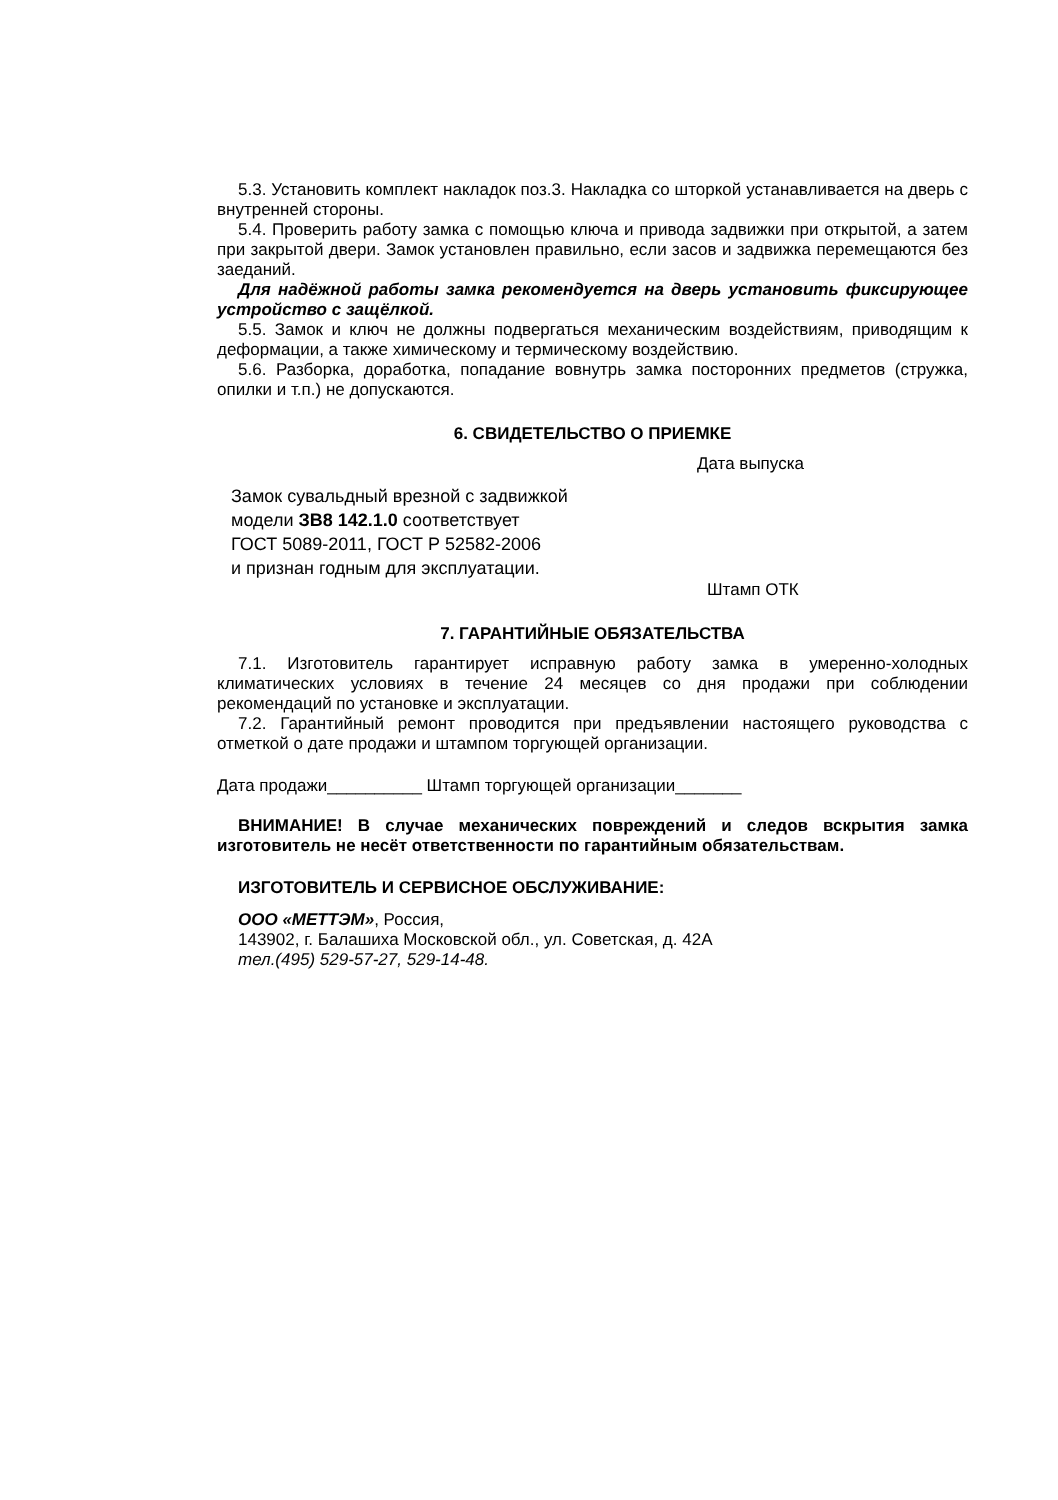5.3. Установить комплект накладок поз.3. Накладка со шторкой устанавливается на дверь с внутренней стороны.
5.4. Проверить работу замка с помощью ключа и привода задвижки при открытой, а затем при закрытой двери. Замок установлен правильно, если засов и задвижка перемещаются без заеданий.
Для надёжной работы замка рекомендуется на дверь установить фиксирующее устройство с защёлкой.
5.5. Замок и ключ не должны подвергаться механическим воздействиям, приводящим к деформации, а также химическому и термическому воздействию.
5.6. Разборка, доработка, попадание вовнутрь замка посторонних предметов (стружка, опилки и т.п.) не допускаются.
6. СВИДЕТЕЛЬСТВО О ПРИЕМКЕ
Дата выпуска
Замок сувальдный врезной с задвижкой
модели ЗВ8 142.1.0 соответствует
ГОСТ 5089-2011, ГОСТ Р 52582-2006
и признан годным для эксплуатации.
Штамп ОТК
7. ГАРАНТИЙНЫЕ ОБЯЗАТЕЛЬСТВА
7.1. Изготовитель гарантирует исправную работу замка в умеренно-холодных климатических условиях в течение 24 месяцев со дня продажи при соблюдении рекомендаций по установке и эксплуатации.
7.2. Гарантийный ремонт проводится при предъявлении настоящего руководства с отметкой о дате продажи и штампом торгующей организации.
Дата продажи__________ Штамп торгующей организации_______
ВНИМАНИЕ! В случае механических повреждений и следов вскрытия замка изготовитель не несёт ответственности по гарантийным обязательствам.
ИЗГОТОВИТЕЛЬ И СЕРВИСНОЕ ОБСЛУЖИВАНИЕ:
ООО «МЕТТЭМ», Россия,
143902, г. Балашиха Московской обл., ул. Советская, д. 42А
тел.(495) 529-57-27, 529-14-48.